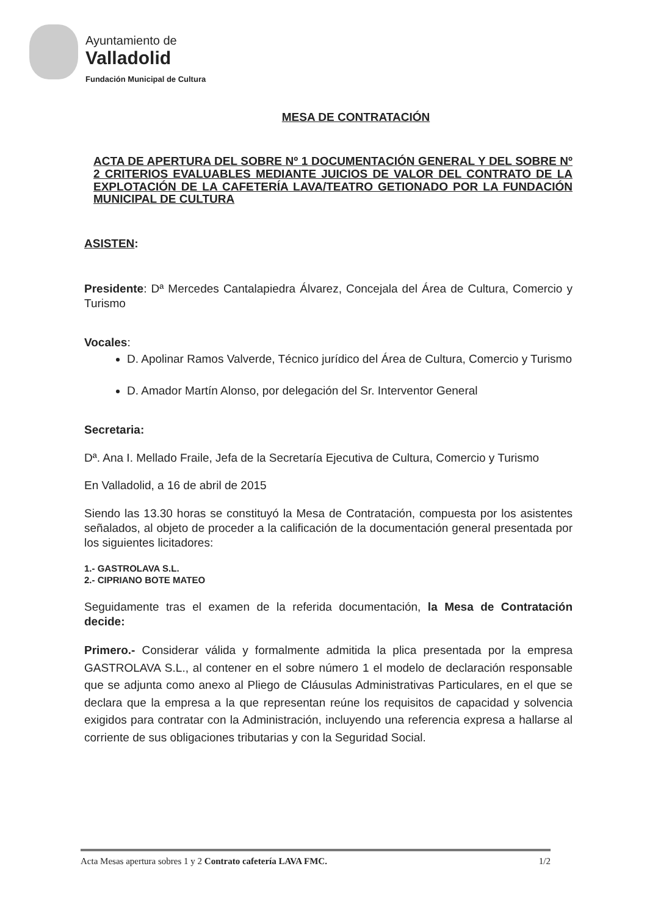Ayuntamiento de
Valladolid
Fundación Municipal de Cultura
MESA DE CONTRATACIÓN
ACTA DE APERTURA DEL SOBRE Nº 1 DOCUMENTACIÓN GENERAL Y DEL SOBRE Nº 2 CRITERIOS EVALUABLES MEDIANTE JUICIOS DE VALOR DEL CONTRATO DE LA EXPLOTACIÓN DE LA CAFETERÍA LAVA/TEATRO GETIONADO POR LA FUNDACIÓN MUNICIPAL DE CULTURA
ASISTEN:
Presidente: Dª Mercedes Cantalapiedra Álvarez, Concejala del Área de Cultura, Comercio y Turismo
Vocales:
D. Apolinar Ramos Valverde, Técnico jurídico del Área de Cultura, Comercio y Turismo
D. Amador Martín Alonso, por delegación del Sr. Interventor General
Secretaria:
Dª. Ana I. Mellado Fraile, Jefa de la Secretaría Ejecutiva de Cultura, Comercio y Turismo
En Valladolid, a 16 de abril de 2015
Siendo las 13.30 horas se constituyó la Mesa de Contratación, compuesta por los asistentes señalados, al objeto de proceder a la calificación de la documentación general presentada por los siguientes licitadores:
1.- GASTROLAVA S.L.
2.- CIPRIANO BOTE MATEO
Seguidamente tras el examen de la referida documentación, la Mesa de Contratación decide:
Primero.- Considerar válida y formalmente admitida la plica presentada por la empresa GASTROLAVA S.L., al contener en el sobre número 1 el modelo de declaración responsable que se adjunta como anexo al Pliego de Cláusulas Administrativas Particulares, en el que se declara que la empresa a la que representan reúne los requisitos de capacidad y solvencia exigidos para contratar con la Administración, incluyendo una referencia expresa a hallarse al corriente de sus obligaciones tributarias y con la Seguridad Social.
Acta Mesas apertura sobres 1 y 2 Contrato cafetería LAVA FMC. 1/2